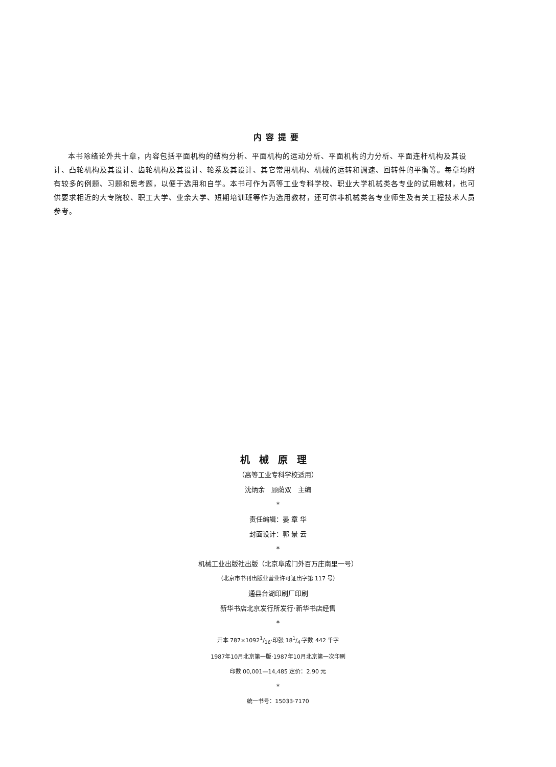内容提要
本书除绪论外共十章，内容包括平面机构的结构分析、平面机构的运动分析、平面机构的力分析、平面连杆机构及其设计、凸轮机构及其设计、齿轮机构及其设计、轮系及其设计、其它常用机构、机械的运转和调速、回转件的平衡等。每章均附有较多的例题、习题和思考题，以便于选用和自学。本书可作为高等工业专科学校、职业大学机械类各专业的试用教材，也可供要求相近的大专院校、职工大学、业余大学、短期培训班等作为选用教材，还可供非机械类各专业师生及有关工程技术人员参考。
机械原理
（高等工业专科学校适用）
沈炳余　顾荫双　主编
*
责任编辑：晏 章 华
封面设计：郭 景 云
*
机械工业出版社出版（北京阜成门外百万庄南里一号）
（北京市书刊出版业营业许可证出字第 117 号）
通县台湖印刷厂印刷
新华书店北京发行所发行·新华书店经售
*
开本 787×10921/16·印张 181/4·字数 442 千字
1987年10月北京第一版·1987年10月北京第一次印刷
印数 00,001—14,485 定价：2.90 元
*
统一书号：15033·7170